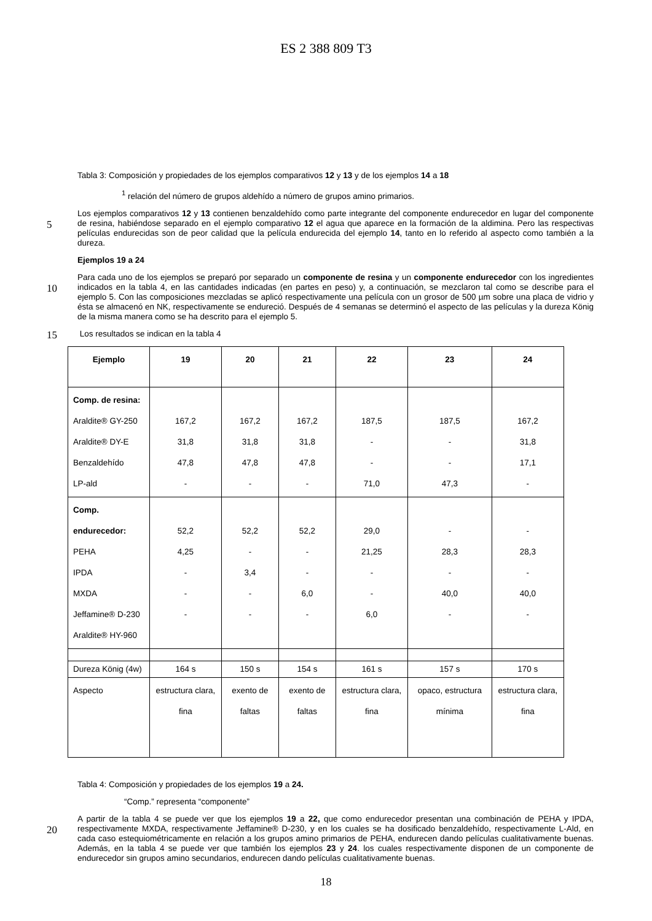ES 2 388 809 T3
Tabla 3: Composición y propiedades de los ejemplos comparativos 12 y 13 y de los ejemplos 14 a 18
<sup>1</sup> relación del número de grupos aldehído a número de grupos amino primarios.
5
Los ejemplos comparativos 12 y 13 contienen benzaldehído como parte integrante del componente endurecedor en lugar del componente de resina, habiéndose separado en el ejemplo comparativo 12 el agua que aparece en la formación de la aldimina. Pero las respectivas películas endurecidas son de peor calidad que la película endurecida del ejemplo 14, tanto en lo referido al aspecto como también a la dureza.
Ejemplos 19 a 24
10
Para cada uno de los ejemplos se preparó por separado un componente de resina y un componente endurecedor con los ingredientes indicados en la tabla 4, en las cantidades indicadas (en partes en peso) y, a continuación, se mezclaron tal como se describe para el ejemplo 5. Con las composiciones mezcladas se aplicó respectivamente una película con un grosor de 500 µm sobre una placa de vidrio y ésta se almacenó en NK, respectivamente se endureció. Después de 4 semanas se determinó el aspecto de las películas y la dureza König de la misma manera como se ha descrito para el ejemplo 5.
15
Los resultados se indican en la tabla 4
| Ejemplo | 19 | 20 | 21 | 22 | 23 | 24 |
| --- | --- | --- | --- | --- | --- | --- |
| Comp. de resina: Araldite® GY-250 Araldite® DY-E Benzaldehído LP-ald | 167,2 31,8 47,8 - | 167,2 31,8 47,8 - | 167,2 31,8 47,8 - | 187,5 - - 71,0 | 187,5 - - 47,3 | 167,2 31,8 17,1 - |
| Comp. endurecedor: PEHA IPDA MXDA Jeffamine® D-230 Araldite® HY-960 | 52,2 4,25 - - - | 52,2 - 3,4 - - | 52,2 - - 6,0 - | 29,0 21,25 - - 6,0 | - 28,3 - 40,0 - | - 28,3 - 40,0 - |
| Dureza König (4w) | 164 s | 150 s | 154 s | 161 s | 157 s | 170 s |
| Aspecto | estructura clara, fina | exento de faltas | exento de faltas | estructura clara, fina | opaco, estructura mínima | estructura clara, fina |
Tabla 4: Composición y propiedades de los ejemplos 19 a 24.
“Comp.” representa “componente”
20
A partir de la tabla 4 se puede ver que los ejemplos 19 a 22, que como endurecedor presentan una combinación de PEHA y IPDA, respectivamente MXDA, respectivamente Jeffamine® D-230, y en los cuales se ha dosificado benzaldehído, respectivamente L-Ald, en cada caso estequiométricamente en relación a los grupos amino primarios de PEHA, endurecen dando películas cualitativamente buenas. Además, en la tabla 4 se puede ver que también los ejemplos 23 y 24. los cuales respectivamente disponen de un componente de endurecedor sin grupos amino secundarios, endurecen dando películas cualitativamente buenas.
18